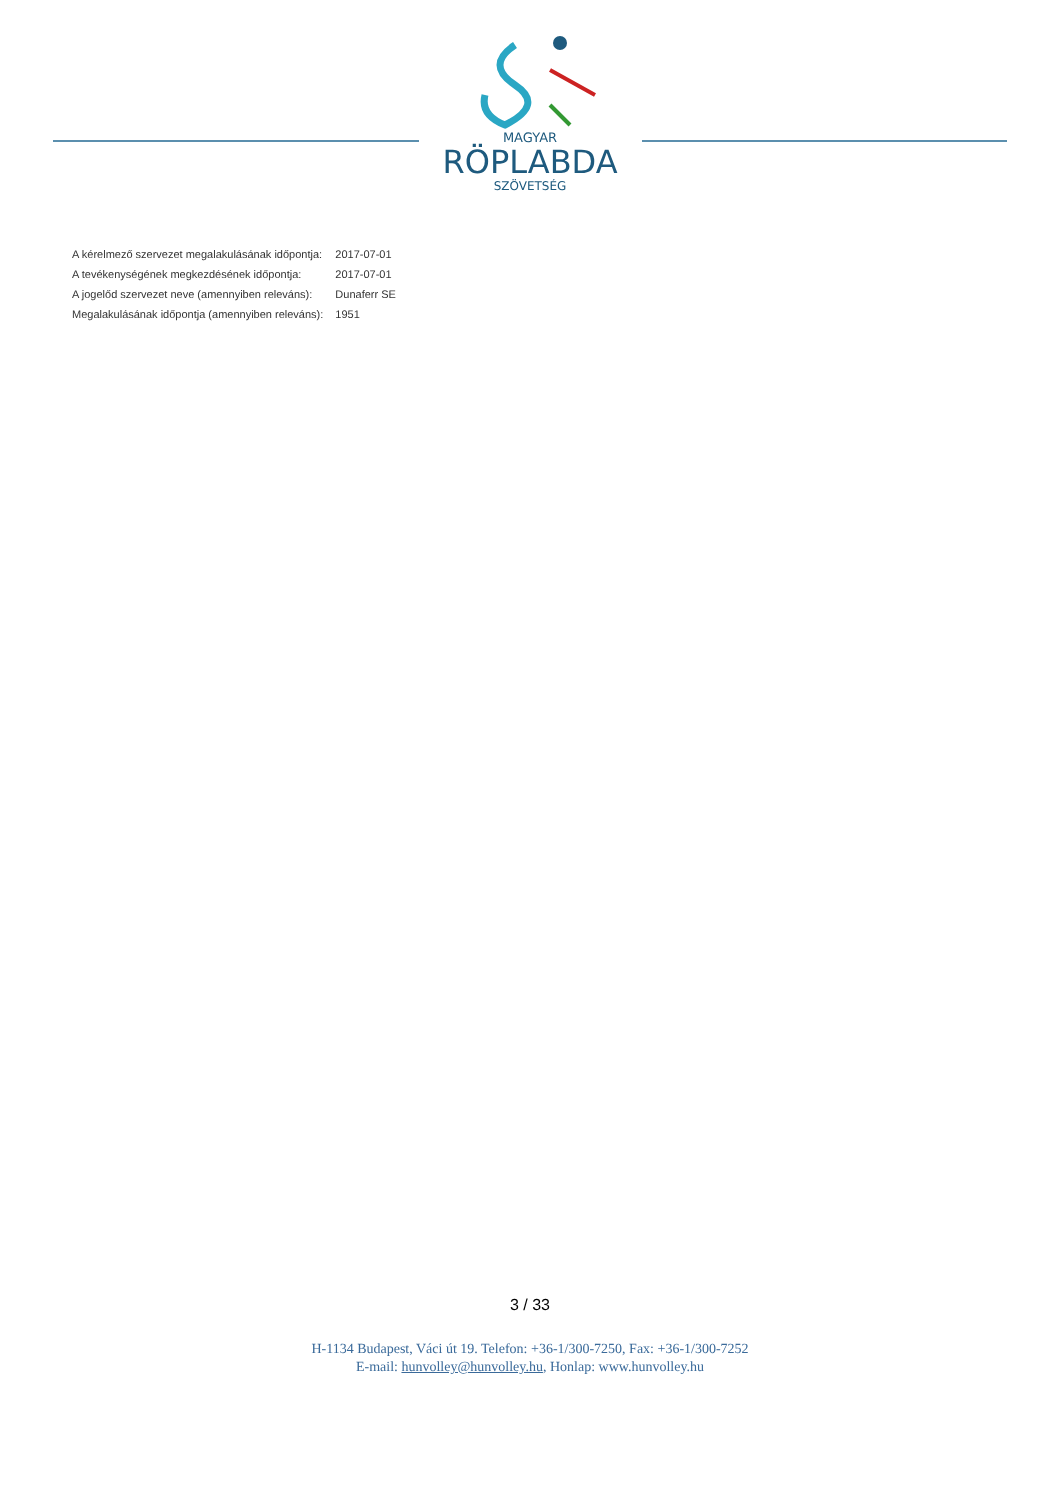MAGYAR
RÖPLABDA
SZÖVETSÉG
| A kérelmező szervezet megalakulásának időpontja: | 2017-07-01 |
| A tevékenységének megkezdésének időpontja: | 2017-07-01 |
| A jogelőd szervezet neve (amennyiben releváns): | Dunaferr SE |
| Megalakulásának időpontja (amennyiben releváns): | 1951 |
3 / 33
H-1134 Budapest, Váci út 19. Telefon: +36-1/300-7250, Fax: +36-1/300-7252
E-mail: hunvolley@hunvolley.hu, Honlap: www.hunvolley.hu